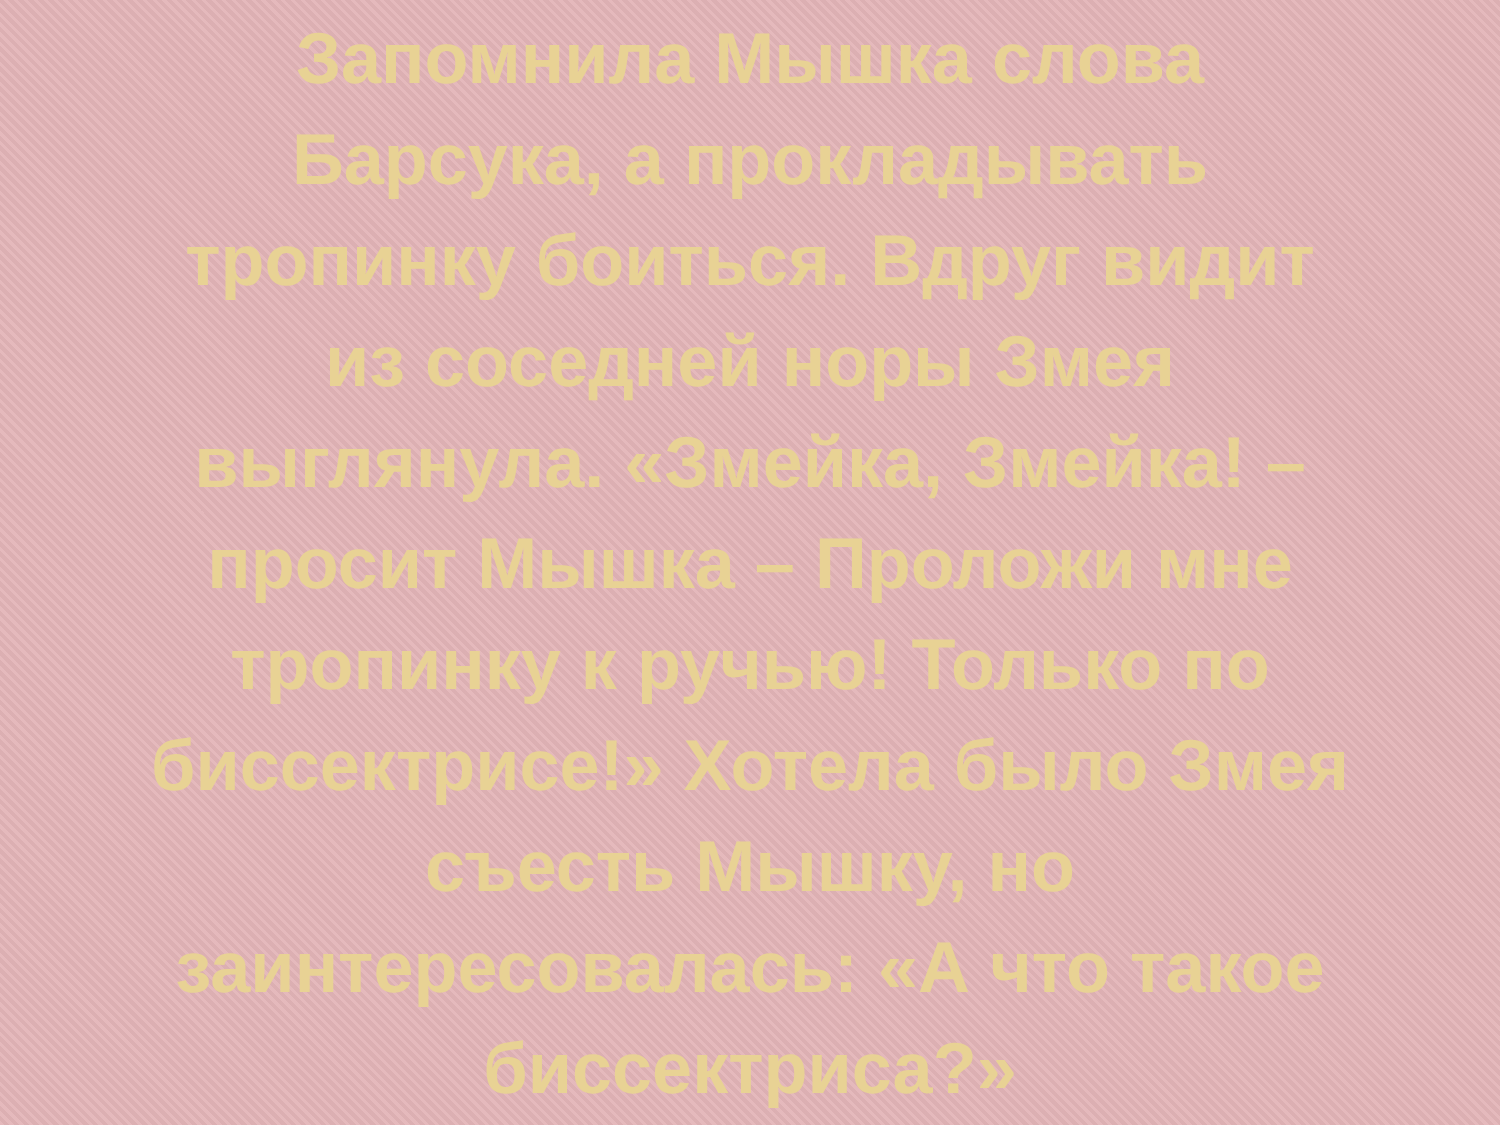Запомнила Мышка слова
Барсука, а прокладывать
тропинку боиться. Вдруг видит
из соседней норы Змея
выглянула. «Змейка, Змейка! –
просит Мышка – Проложи мне
тропинку к ручью! Только по
биссектрисе!» Хотела было Змея
съесть Мышку, но
заинтересовалась: «А что такое
биссектриса?»